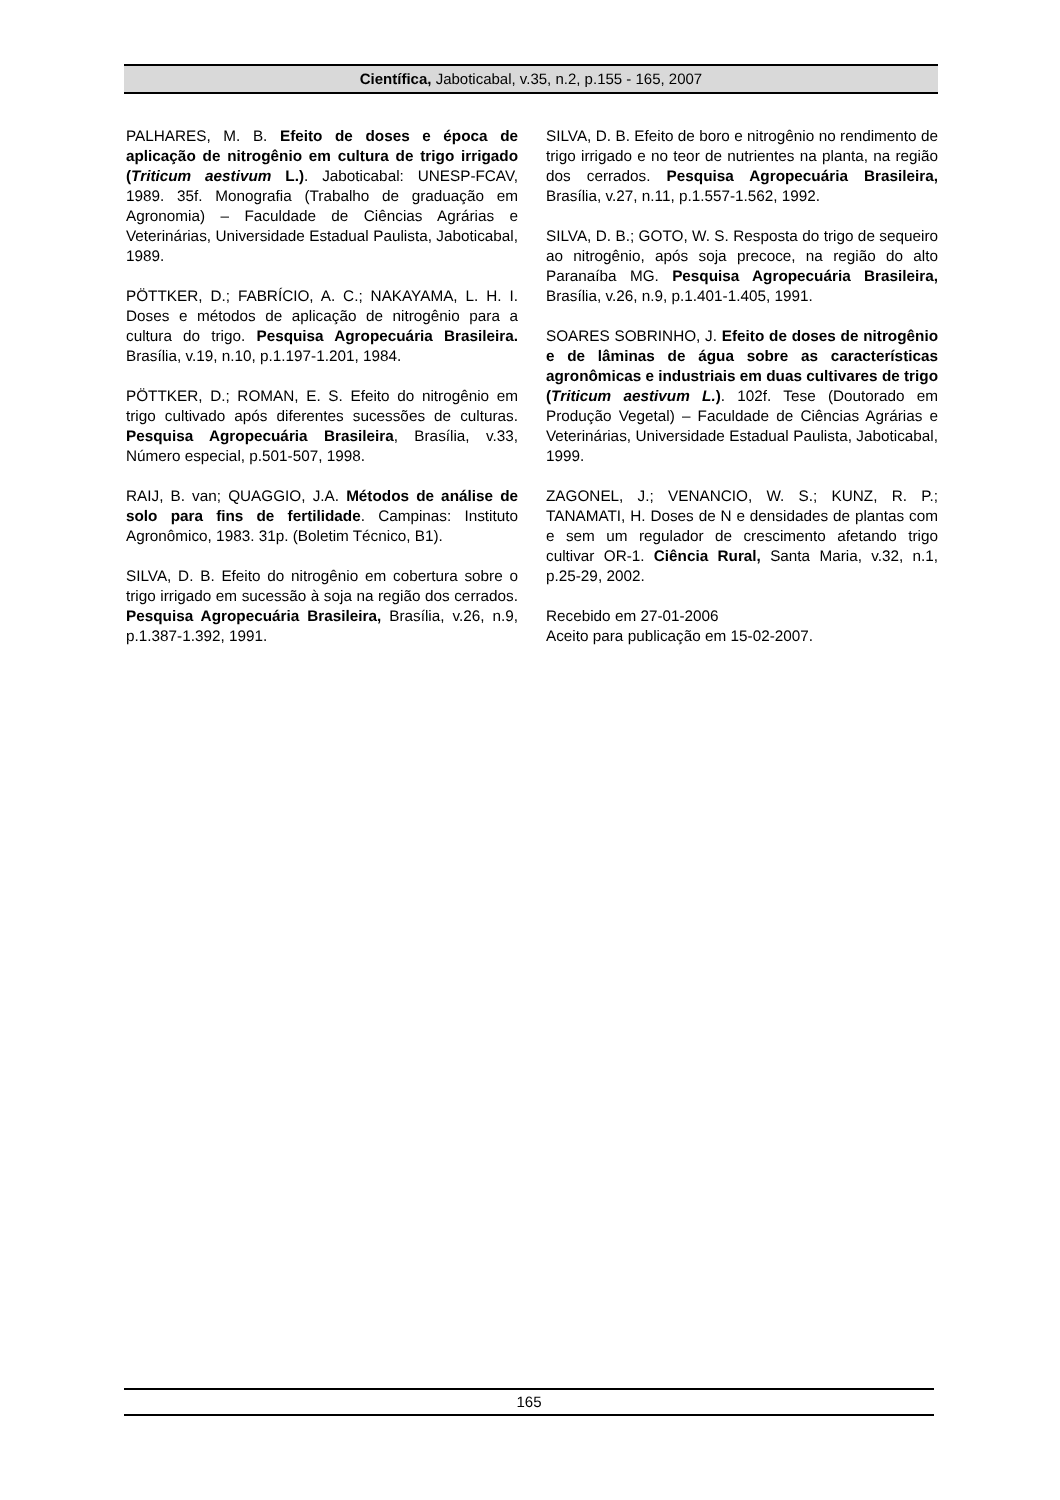Científica, Jaboticabal, v.35, n.2, p.155 - 165, 2007
PALHARES, M. B. Efeito de doses e época de aplicação de nitrogênio em cultura de trigo irrigado (Triticum aestivum L.). Jaboticabal: UNESP-FCAV, 1989. 35f. Monografia (Trabalho de graduação em Agronomia) – Faculdade de Ciências Agrárias e Veterinárias, Universidade Estadual Paulista, Jaboticabal, 1989.
PÖTTKER, D.; FABRÍCIO, A. C.; NAKAYAMA, L. H. I. Doses e métodos de aplicação de nitrogênio para a cultura do trigo. Pesquisa Agropecuária Brasileira. Brasília, v.19, n.10, p.1.197-1.201, 1984.
PÖTTKER, D.; ROMAN, E. S. Efeito do nitrogênio em trigo cultivado após diferentes sucessões de culturas. Pesquisa Agropecuária Brasileira, Brasília, v.33, Número especial, p.501-507, 1998.
RAIJ, B. van; QUAGGIO, J.A. Métodos de análise de solo para fins de fertilidade. Campinas: Instituto Agronômico, 1983. 31p. (Boletim Técnico, B1).
SILVA, D. B. Efeito do nitrogênio em cobertura sobre o trigo irrigado em sucessão à soja na região dos cerrados. Pesquisa Agropecuária Brasileira, Brasília, v.26, n.9, p.1.387-1.392, 1991.
SILVA, D. B. Efeito de boro e nitrogênio no rendimento de trigo irrigado e no teor de nutrientes na planta, na região dos cerrados. Pesquisa Agropecuária Brasileira, Brasília, v.27, n.11, p.1.557-1.562, 1992.
SILVA, D. B.; GOTO, W. S. Resposta do trigo de sequeiro ao nitrogênio, após soja precoce, na região do alto Paranaíba MG. Pesquisa Agropecuária Brasileira, Brasília, v.26, n.9, p.1.401-1.405, 1991.
SOARES SOBRINHO, J. Efeito de doses de nitrogênio e de lâminas de água sobre as características agronômicas e industriais em duas cultivares de trigo (Triticum aestivum L.). 102f. Tese (Doutorado em Produção Vegetal) – Faculdade de Ciências Agrárias e Veterinárias, Universidade Estadual Paulista, Jaboticabal, 1999.
ZAGONEL, J.; VENANCIO, W. S.; KUNZ, R. P.; TANAMATI, H. Doses de N e densidades de plantas com e sem um regulador de crescimento afetando trigo cultivar OR-1. Ciência Rural, Santa Maria, v.32, n.1, p.25-29, 2002.
Recebido em 27-01-2006
Aceito para publicação em 15-02-2007.
165